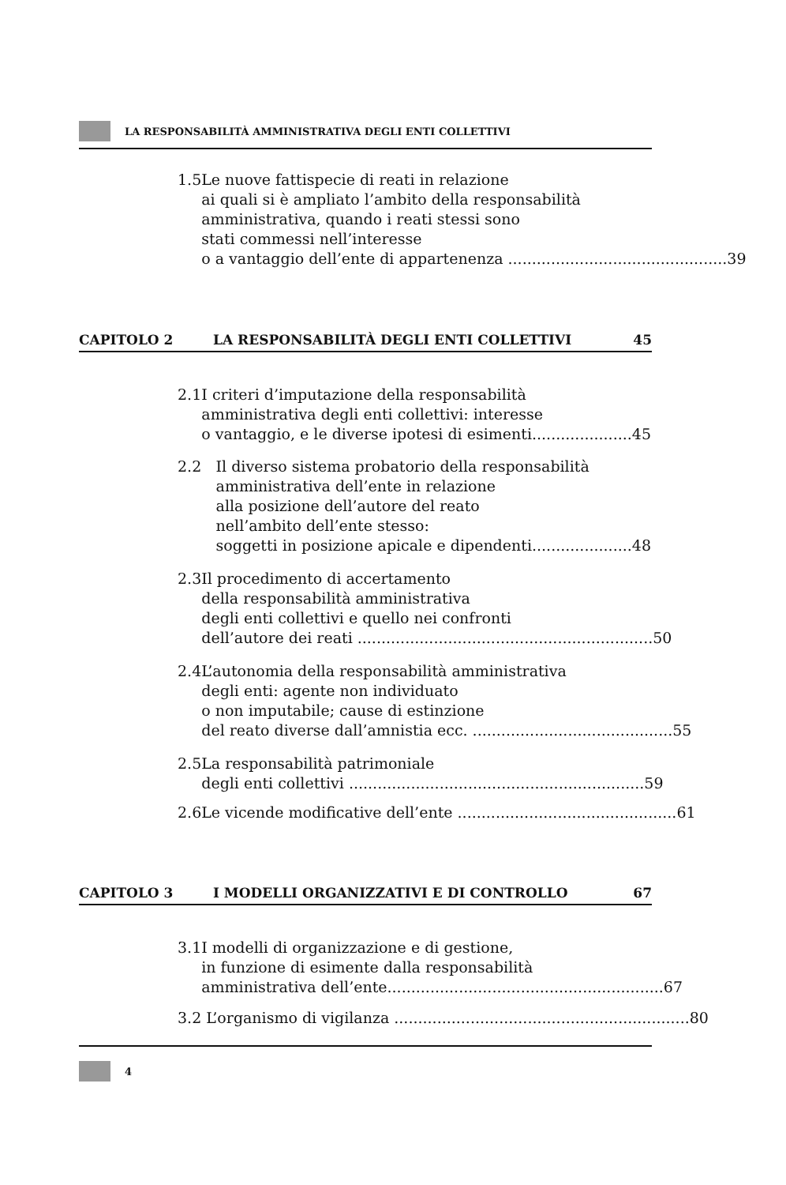LA RESPONSABILITÀ AMMINISTRATIVA DEGLI ENTI COLLETTIVI
1.5 Le nuove fattispecie di reati in relazione
ai quali si è ampliato l’ambito della responsabilità
amministrativa, quando i reati stessi sono
stati commessi nell’interesse
o a vantaggio dell’ente di appartenenza .............................................. 39
CAPITOLO 2 LA RESPONSABILITÀ DEGLI ENTI COLLETTIVI 45
2.1 I criteri d’imputazione della responsabilità
amministrativa degli enti collettivi: interesse
o vantaggio, e le diverse ipotesi di esimenti..................... 45
2.2 Il diverso sistema probatorio della responsabilità
amministrativa dell’ente in relazione
alla posizione dell’autore del reato
nell’ambito dell’ente stesso:
soggetti in posizione apicale e dipendenti..................... 48
2.3 Il procedimento di accertamento
della responsabilità amministrativa
degli enti collettivi e quello nei confronti
dell’autore dei reati .............................................................. 50
2.4 L’autonomia della responsabilità amministrativa
degli enti: agente non individuato
o non imputabile; cause di estinzione
del reato diverse dall’amnistia ecc. .......................................... 55
2.5 La responsabilità patrimoniale
degli enti collettivi .............................................................. 59
2.6 Le vicende modificative dell’ente .............................................. 61
CAPITOLO 3 I MODELLI ORGANIZZATIVI E DI CONTROLLO 67
3.1 I modelli di organizzazione e di gestione,
in funzione di esimente dalla responsabilità
amministrativa dell’ente.......................................................... 67
3.2 L’organismo di vigilanza .............................................................. 80
4